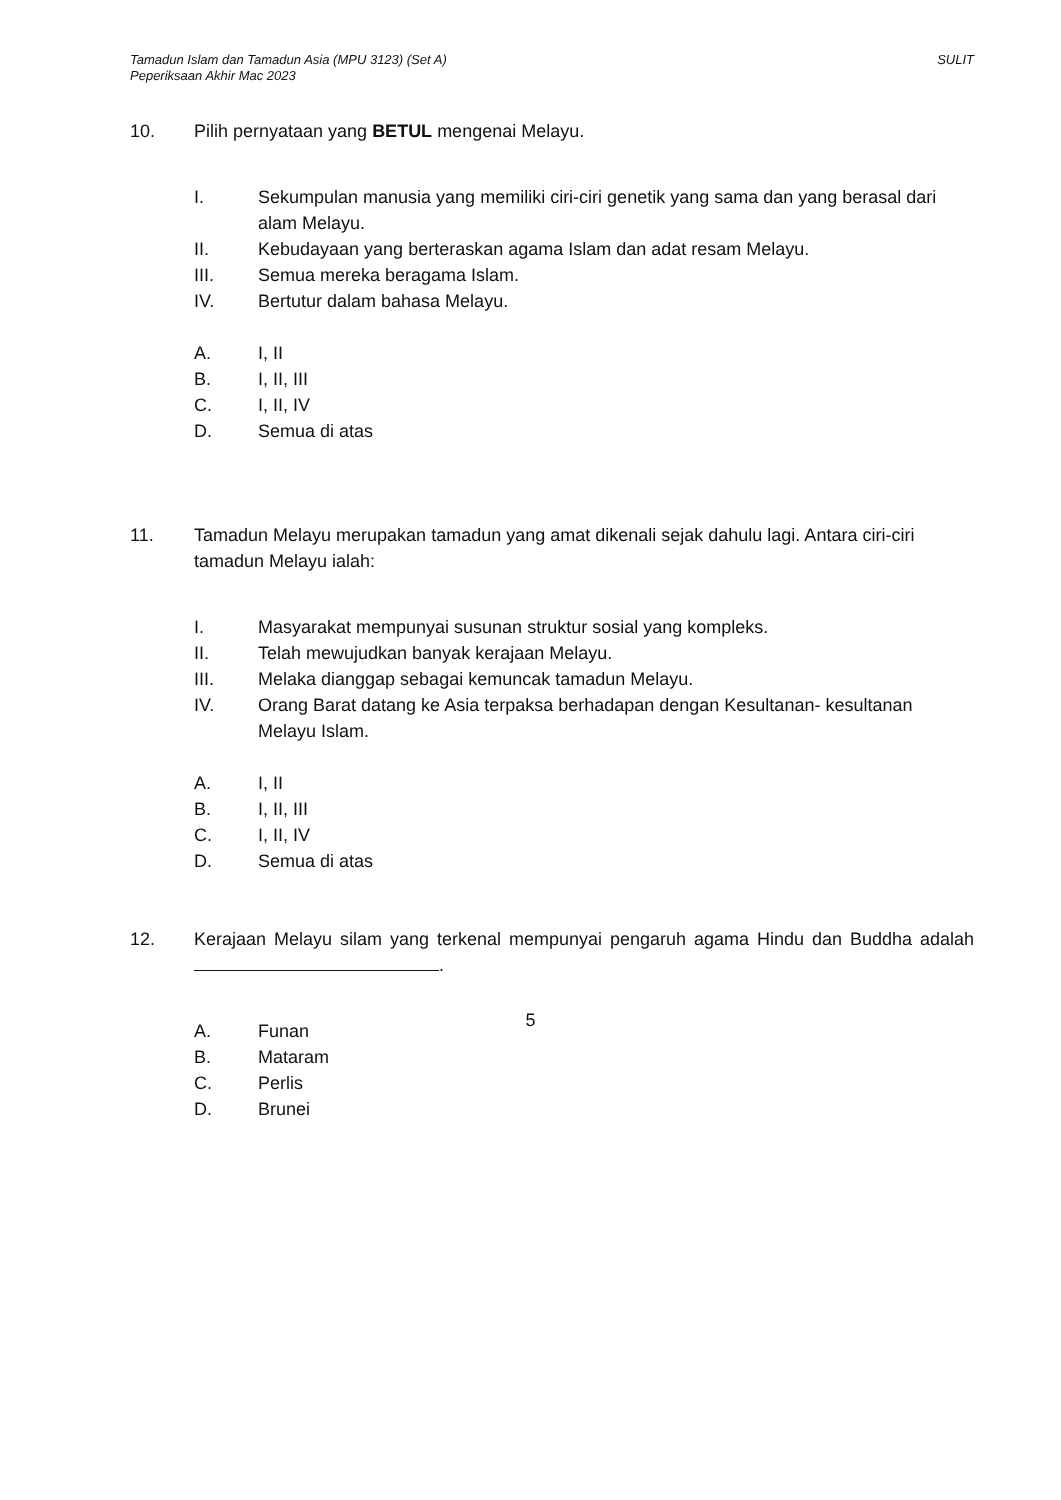Tamadun Islam dan Tamadun Asia (MPU 3123) (Set A)
Peperiksaan Akhir Mac 2023
SULIT
10. Pilih pernyataan yang BETUL mengenai Melayu.
I. Sekumpulan manusia yang memiliki ciri-ciri genetik yang sama dan yang berasal dari alam Melayu.
II. Kebudayaan yang berteraskan agama Islam dan adat resam Melayu.
III. Semua mereka beragama Islam.
IV. Bertutur dalam bahasa Melayu.
A. I, II
B. I, II, III
C. I, II, IV
D. Semua di atas
11. Tamadun Melayu merupakan tamadun yang amat dikenali sejak dahulu lagi. Antara ciri-ciri tamadun Melayu ialah:
I. Masyarakat mempunyai susunan struktur sosial yang kompleks.
II. Telah mewujudkan banyak kerajaan Melayu.
III. Melaka dianggap sebagai kemuncak tamadun Melayu.
IV. Orang Barat datang ke Asia terpaksa berhadapan dengan Kesultanan- kesultanan Melayu Islam.
A. I, II
B. I, II, III
C. I, II, IV
D. Semua di atas
12. Kerajaan Melayu silam yang terkenal mempunyai pengaruh agama Hindu dan Buddha adalah .
A. Funan
B. Mataram
C. Perlis
D. Brunei
5